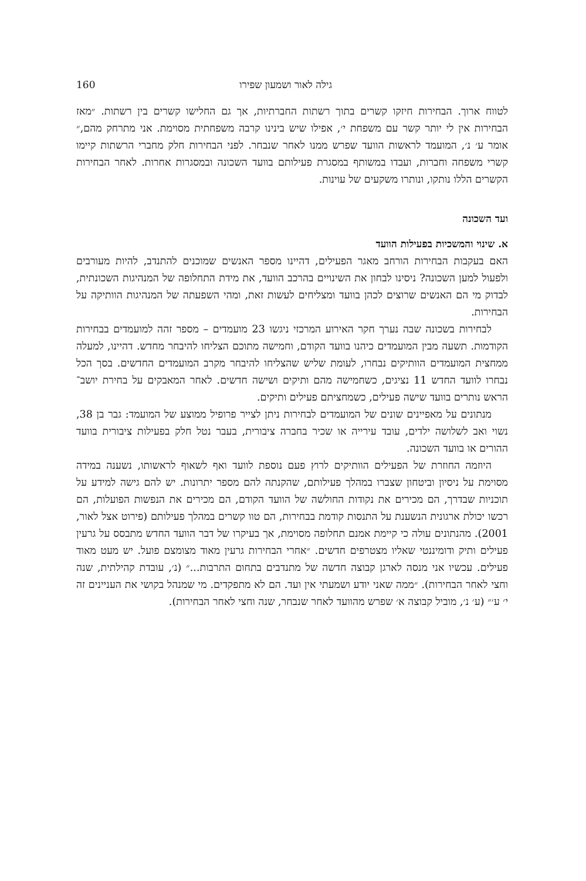גילה לאור ושמעון שפירו 160
לטווח ארוך. הבחירות חיזקו קשרים בתוך רשתות החברתיות, אך גם החלישו קשרים בין רשתות. ״מאז הבחירות אין לי יותר קשר עם משפחת י׳, אפילו שיש בינינו קרבה משפחתית מסוימת. אני מתרחק מהם,״ אומר ע׳ נ׳, המועמד לראשות הוועד שפרש ממנו לאחר שנבחר. לפני הבחירות חלק מחברי הרשתות קיימו קשרי משפחה וחברות, ועבדו במשותף במסגרת פעילותם בוועד השכונה ובמסגרות אחרות. לאחר הבחירות הקשרים הללו נותקו, ונותרו משקעים של עוינות.
ועד השכונה
א. שינוי והמשכיות בפעילות הוועד
האם בעקבות הבחירות הורחב מאגר הפעילים, דהיינו מספר האנשים שמוכנים להתנדב, להיות מעורבים ולפעול למען השכונה? ניסינו לבחון את השינויים בהרכב הוועד, את מידת התחלופה של המנהיגות השכונתית, לבדוק מי הם האנשים שרוצים לכהן בוועד ומצליחים לעשות זאת, ומהי השפעתה של המנהיגות הוותיקה על הבחירות.
לבחירות בשכונה שבה נערך חקר האירוע המרכזי ניגשו 23 מועמדים – מספר זהה למועמדים בבחירות הקודמות. תשעה מבין המועמדים כיהנו בוועד הקודם, וחמישה מתוכם הצליחו להיבחר מחדש. דהיינו, למעלה ממחצית המועמדים הוותיקים נבחרו, לעומת שליש שהצליחו להיבחר מקרב המועמדים החדשים. בסך הכל נבחרו לוועד החדש 11 נציגים, כשחמישה מהם ותיקים ושישה חדשים. לאחר המאבקים על בחירת יושב־הראש נותרים בוועד שישה פעילים, כשמחציתם פעילים ותיקים.
מנתונים על מאפיינים שונים של המועמדים לבחירות ניתן לצייר פרופיל ממוצע של המועמד: גבר בן 38, נשוי ואב לשלושה ילדים, עובד עירייה או שכיר בחברה ציבורית, בעבר נטל חלק בפעילות ציבורית בוועד ההורים או בוועד השכונה.
היוזמה החוזרת של הפעילים הוותיקים לרוץ פעם נוספת לוועד ואף לשאוף לראשותו, נשענה במידה מסוימת על ניסיון וביטחון שצברו במהלך פעילותם, שהקנתה להם מספר יתרונות. יש להם גישה למידע על תוכניות שבדרך, הם מכירים את נקודות החולשה של הוועד הקודם, הם מכירים את הנפשות הפועלות, הם רכשו יכולת ארגונית הנשענת על התנסות קודמת בבחירות, הם טוו קשרים במהלך פעילותם (פירוט אצל לאור, 2001). מהנתונים עולה כי קיימת אמנם תחלופה מסוימת, אך בעיקרו של דבר הוועד החדש מתבסס על גרעין פעילים ותיק ודומיננטי שאליו מצטרפים חדשים. ״אחרי הבחירות גרעין מאוד מצומצם פועל. יש מעט מאוד פעילים. עכשיו אני מנסה לארגן קבוצה חדשה של מתנדבים בתחום התרבות...״ (נ׳, עובדת קהילתית, שנה וחצי לאחר הבחירות). ״ממה שאני יודע ושמעתי אין ועד. הם לא מתפקדים. מי שמנהל בקושי את העניינים זה י׳ ע׳״ (ע׳ נ׳, מוביל קבוצה א׳ שפרש מהוועד לאחר שנבחר, שנה וחצי לאחר הבחירות).